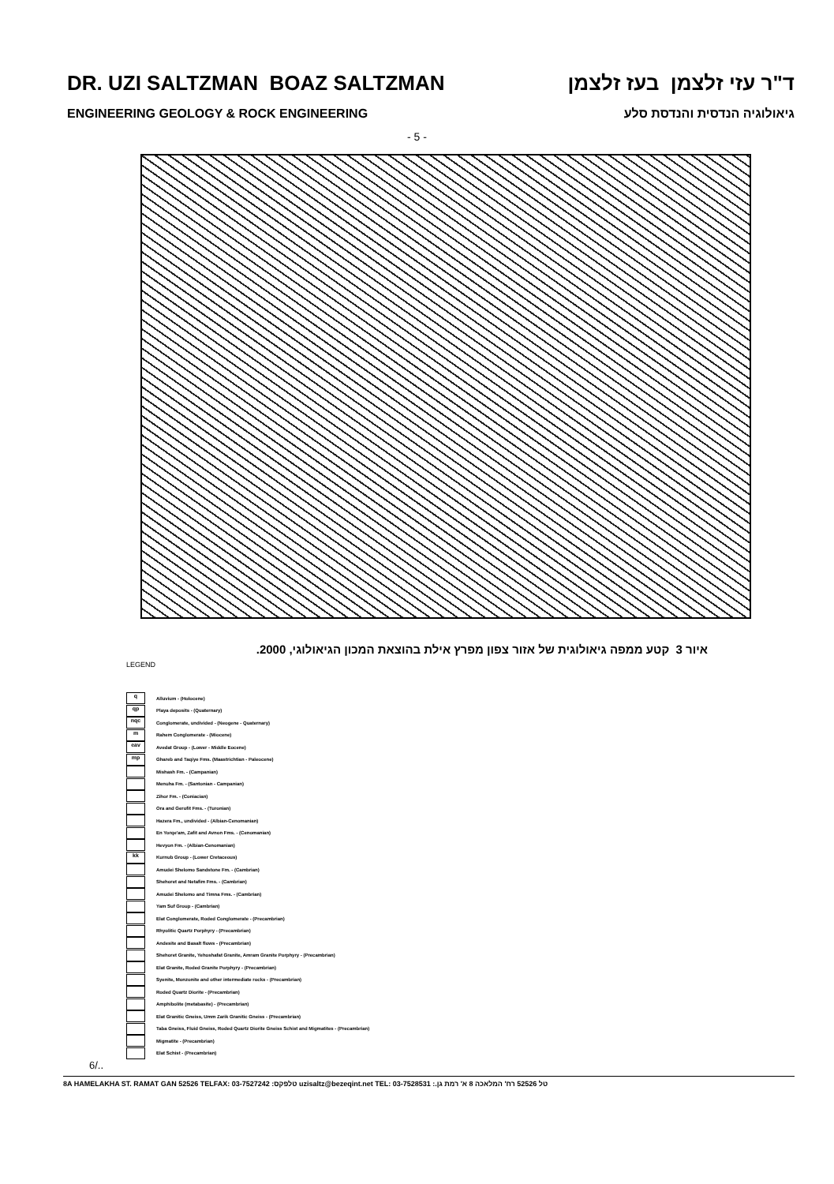DR. UZI SALTZMAN BOAZ SALTZMAN ד"ר עזי זלצמן בעז זלצמן
ENGINEERING GEOLOGY & ROCK ENGINEERING גיאולוגיה הנדסית והנדסת סלע
- 5 -
איור 3 קטע ממפה גיאולוגית של אזור צפון מפרץ אילת בהוצאת המכון הגיאולוגי, 2000.
LEGEND
q Alluvium - (Holocene)
qp Playa deposits - (Quaternary)
nqc Conglomerate, undivided - (Neogene - Quaternary)
m Rahem Conglomerate - (Miocene)
eav Avedat Group - (Lower - Middle Eocene)
mp Ghareb and Taqiye Fms. (Maastrichtian - Paleocene)
Mishash Fm. - (Campanian)
Menuha Fm. - (Santonian - Campanian)
Zihor Fm. - (Coniacian)
Ora and Gerofit Fms. - (Turonian)
Hazera Fm., undivided - (Albian-Cenomanian)
En Yorqe'am, Zafit and Avnon Fms. - (Cenomanian)
Hevyon Fm. - (Albian-Cenomanian)
kk Kurnub Group - (Lower Cretaceous)
Amudei Shelomo Sandstone Fm. - (Cambrian)
Shehoret and Netafim Fms. - (Cambrian)
Amudei Shelomo and Timna Fms. - (Cambrian)
Yam Suf Group - (Cambrian)
Elat Conglomerate, Roded Conglomerate - (Precambrian)
Rhyolitic Quartz Porphyry - (Precambrian)
Andesite and Basalt flows - (Precambrian)
Shehoret Granite, Yehoshafat Granite, Amram Granite Porphyry - (Precambrian)
Elat Granite, Roded Granite Porphyry - (Precambrian)
Syenite, Monzonite and other intermediate rocks - (Precambrian)
Roded Quartz Diorite - (Precambrian)
Amphibolite (metabasite) - (Precambrian)
Elat Granitic Gneiss, Umm Zarik Granitic Gneiss - (Precambrian)
Taba Gneiss, Fluid Gneiss, Roded Quartz Diorite Gneiss Schist and Migmatites - (Precambrian)
Migmatite - (Precambrian)
Elat Schist - (Precambrian)
6/..
8A HAMELAKHA ST. RAMAT GAN 52526 TELFAX: 03-7527242 :טלפקס uzisaltz@bezeqint.net TEL: 03-7528531 :.טל 52526 רח' המלאכה 8 א' רמת גן